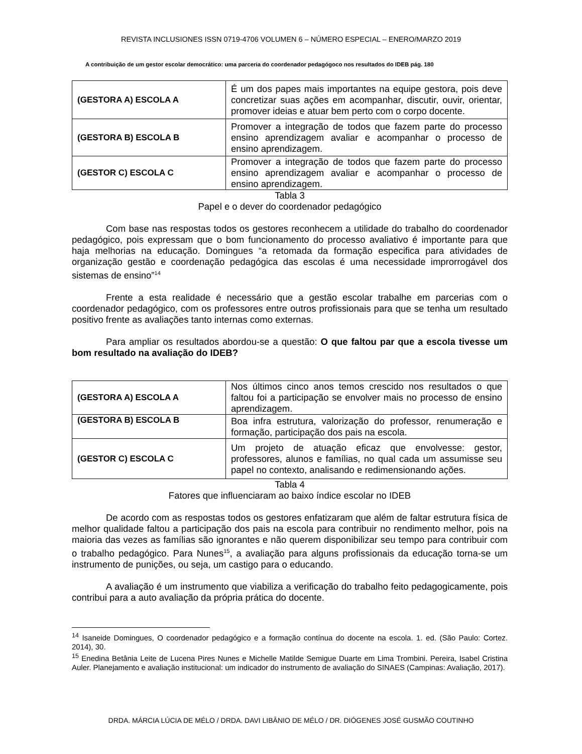REVISTA INCLUSIONES ISSN 0719-4706 VOLUMEN 6 – NÚMERO ESPECIAL – ENERO/MARZO 2019
A contribuição de um gestor escolar democrático: uma parceria do coordenador pedagógoco nos resultados do IDEB pág. 180
| (GESTORA A) ESCOLA A | É um dos papes mais importantes na equipe gestora, pois deve concretizar suas ações em acompanhar, discutir, ouvir, orientar, promover ideias e atuar bem perto com o corpo docente. |
| (GESTORA B) ESCOLA B | Promover a integração de todos que fazem parte do processo ensino aprendizagem avaliar e acompanhar o processo de ensino aprendizagem. |
| (GESTOR C) ESCOLA C | Promover a integração de todos que fazem parte do processo ensino aprendizagem avaliar e acompanhar o processo de ensino aprendizagem. |
Tabla 3
Papel e o dever do coordenador pedagógico
Com base nas respostas todos os gestores reconhecem a utilidade do trabalho do coordenador pedagógico, pois expressam que o bom funcionamento do processo avaliativo é importante para que haja melhorias na educação. Domingues “a retomada da formação especifica para atividades de organização gestão e coordenação pedagógica das escolas é uma necessidade improrrogável dos sistemas de ensino”<sup>14</sup>
Frente a esta realidade é necessário que a gestão escolar trabalhe em parcerias com o coordenador pedagógico, com os professores entre outros profissionais para que se tenha um resultado positivo frente as avaliações tanto internas como externas.
Para ampliar os resultados abordou-se a questão: O que faltou par que a escola tivesse um bom resultado na avaliação do IDEB?
| (GESTORA A) ESCOLA A | Nos últimos cinco anos temos crescido nos resultados o que faltou foi a participação se envolver mais no processo de ensino aprendizagem. |
| (GESTORA B) ESCOLA B | Boa infra estrutura, valorização do professor, renumeração e formação, participação dos pais na escola. |
| (GESTOR C) ESCOLA C | Um projeto de atuação eficaz que envolvesse: gestor, professores, alunos e famílias, no qual cada um assumisse seu papel no contexto, analisando e redimensionando ações. |
Tabla 4
Fatores que influenciaram ao baixo índice escolar no IDEB
De acordo com as respostas todos os gestores enfatizaram que além de faltar estrutura física de melhor qualidade faltou a participação dos pais na escola para contribuir no rendimento melhor, pois na maioria das vezes as famílias são ignorantes e não querem disponibilizar seu tempo para contribuir com o trabalho pedagógico. Para Nunes<sup>15</sup>, a avaliação para alguns profissionais da educação torna-se um instrumento de punições, ou seja, um castigo para o educando.
A avaliação é um instrumento que viabiliza a verificação do trabalho feito pedagogicamente, pois contribui para a auto avaliação da própria prática do docente.
<sup>14</sup> Isaneide Domingues, O coordenador pedagógico e a formação contínua do docente na escola. 1. ed. (São Paulo: Cortez. 2014), 30.
<sup>15</sup> Enedina Betânia Leite de Lucena Pires Nunes e Michelle Matilde Semigue Duarte em Lima Trombini. Pereira, Isabel Cristina Auler. Planejamento e avaliação institucional: um indicador do instrumento de avaliação do SINAES (Campinas: Avaliação, 2017).
DRDA. MÁRCIA LÚCIA DE MÉLO / DRDA. DAVI LIBÂNIO DE MÉLO / DR. DIÓGENES JOSÉ GUSMÃO COUTINHO